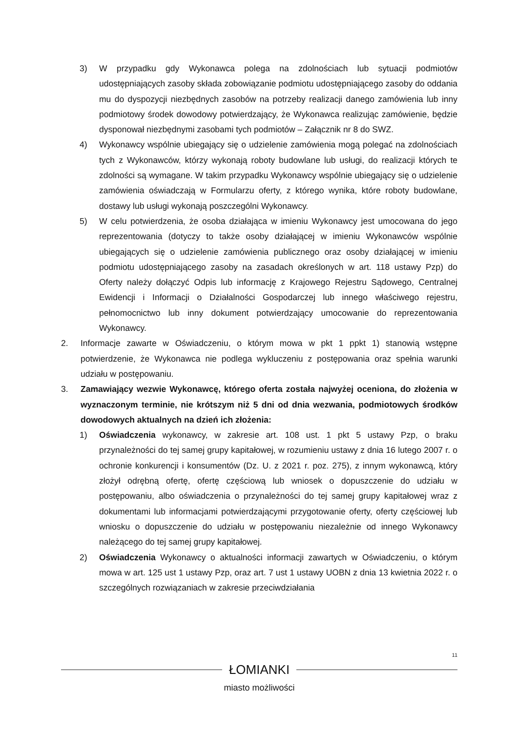3) W przypadku gdy Wykonawca polega na zdolnościach lub sytuacji podmiotów udostępniających zasoby składa zobowiązanie podmiotu udostępniającego zasoby do oddania mu do dyspozycji niezbędnych zasobów na potrzeby realizacji danego zamówienia lub inny podmiotowy środek dowodowy potwierdzający, że Wykonawca realizując zamówienie, będzie dysponował niezbędnymi zasobami tych podmiotów – Załącznik nr 8 do SWZ.
4) Wykonawcy wspólnie ubiegający się o udzielenie zamówienia mogą polegać na zdolnościach tych z Wykonawców, którzy wykonają roboty budowlane lub usługi, do realizacji których te zdolności są wymagane. W takim przypadku Wykonawcy wspólnie ubiegający się o udzielenie zamówienia oświadczają w Formularzu oferty, z którego wynika, które roboty budowlane, dostawy lub usługi wykonają poszczególni Wykonawcy.
5) W celu potwierdzenia, że osoba działająca w imieniu Wykonawcy jest umocowana do jego reprezentowania (dotyczy to także osoby działającej w imieniu Wykonawców wspólnie ubiegających się o udzielenie zamówienia publicznego oraz osoby działającej w imieniu podmiotu udostępniającego zasoby na zasadach określonych w art. 118 ustawy Pzp) do Oferty należy dołączyć Odpis lub informację z Krajowego Rejestru Sądowego, Centralnej Ewidencji i Informacji o Działalności Gospodarczej lub innego właściwego rejestru, pełnomocnictwo lub inny dokument potwierdzający umocowanie do reprezentowania Wykonawcy.
2. Informacje zawarte w Oświadczeniu, o którym mowa w pkt 1 ppkt 1) stanowią wstępne potwierdzenie, że Wykonawca nie podlega wykluczeniu z postępowania oraz spełnia warunki udziału w postępowaniu.
3. Zamawiający wezwie Wykonawcę, którego oferta została najwyżej oceniona, do złożenia w wyznaczonym terminie, nie krótszym niż 5 dni od dnia wezwania, podmiotowych środków dowodowych aktualnych na dzień ich złożenia:
1) Oświadczenia wykonawcy, w zakresie art. 108 ust. 1 pkt 5 ustawy Pzp, o braku przynależności do tej samej grupy kapitałowej, w rozumieniu ustawy z dnia 16 lutego 2007 r. o ochronie konkurencji i konsumentów (Dz. U. z 2021 r. poz. 275), z innym wykonawcą, który złożył odrębną ofertę, ofertę częściową lub wniosek o dopuszczenie do udziału w postępowaniu, albo oświadczenia o przynależności do tej samej grupy kapitałowej wraz z dokumentami lub informacjami potwierdzającymi przygotowanie oferty, oferty częściowej lub wniosku o dopuszczenie do udziału w postępowaniu niezależnie od innego Wykonawcy należącego do tej samej grupy kapitałowej.
2) Oświadczenia Wykonawcy o aktualności informacji zawartych w Oświadczeniu, o którym mowa w art. 125 ust 1 ustawy Pzp, oraz art. 7 ust 1 ustawy UOBN z dnia 13 kwietnia 2022 r. o szczególnych rozwiązaniach w zakresie przeciwdziałania
11
ŁOMIANKI
miasto możliwości